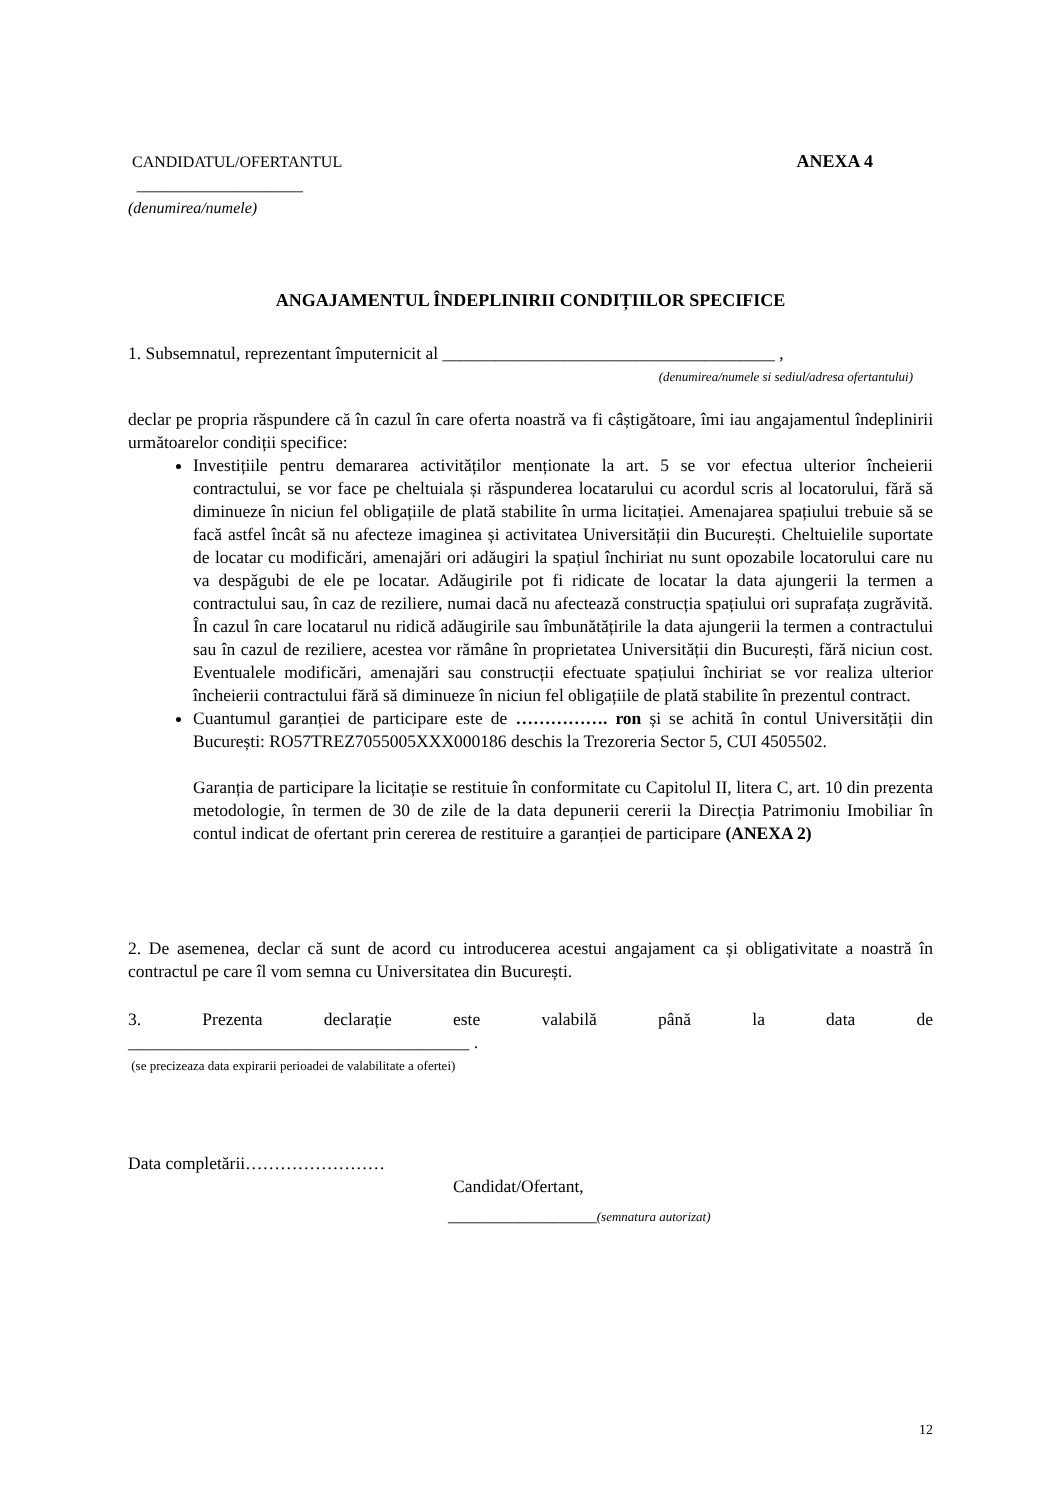CANDIDATUL/OFERTANTUL ANEXA 4
___________________
(denumirea/numele)
ANGAJAMENTUL ÎNDEPLINIRII CONDIȚIILOR SPECIFICE
1. Subsemnatul, reprezentant împuternicit al ______________________________________ ,
(denumirea/numele si sediul/adresa ofertantului)
declar pe propria răspundere că în cazul în care oferta noastră va fi câștigătoare, îmi iau angajamentul îndeplinirii următoarelor condiții specifice:
Investițiile pentru demararea activităților menționate la art. 5 se vor efectua ulterior încheierii contractului, se vor face pe cheltuiala și răspunderea locatarului cu acordul scris al locatorului, fără să diminueze în niciun fel obligațiile de plată stabilite în urma licitației. Amenajarea spațiului trebuie să se facă astfel încât să nu afecteze imaginea și activitatea Universității din București. Cheltuielile suportate de locatar cu modificări, amenajări ori adăugiri la spațiul închiriat nu sunt opozabile locatorului care nu va despăgubi de ele pe locatar. Adăugirile pot fi ridicate de locatar la data ajungerii la termen a contractului sau, în caz de reziliere, numai dacă nu afectează construcția spațiului ori suprafața zugrăvită. În cazul în care locatarul nu ridică adăugirile sau îmbunătățirile la data ajungerii la termen a contractului sau în cazul de reziliere, acestea vor rămâne în proprietatea Universității din București, fără niciun cost. Eventualele modificări, amenajări sau construcții efectuate spațiului închiriat se vor realiza ulterior încheierii contractului fără să diminueze în niciun fel obligațiile de plată stabilite în prezentul contract.
Cuantumul garanției de participare este de ……………. ron și se achită în contul Universității din București: RO57TREZ7055005XXX000186 deschis la Trezoreria Sector 5, CUI 4505502.
Garanția de participare la licitație se restituie în conformitate cu Capitolul II, litera C, art. 10 din prezenta metodologie, în termen de 30 de zile de la data depunerii cererii la Direcția Patrimoniu Imobiliar în contul indicat de ofertant prin cererea de restituire a garanției de participare (ANEXA 2)
2. De asemenea, declar că sunt de acord cu introducerea acestui angajament ca și obligativitate a noastră în contractul pe care îl vom semna cu Universitatea din București.
3. Prezenta declarație este valabilă până la data de
_______________________________________ .
(se precizeaza data expirarii perioadei de valabilitate a ofertei)
Data completării……………………
Candidat/Ofertant,
_________________(semnatura autorizat)
12